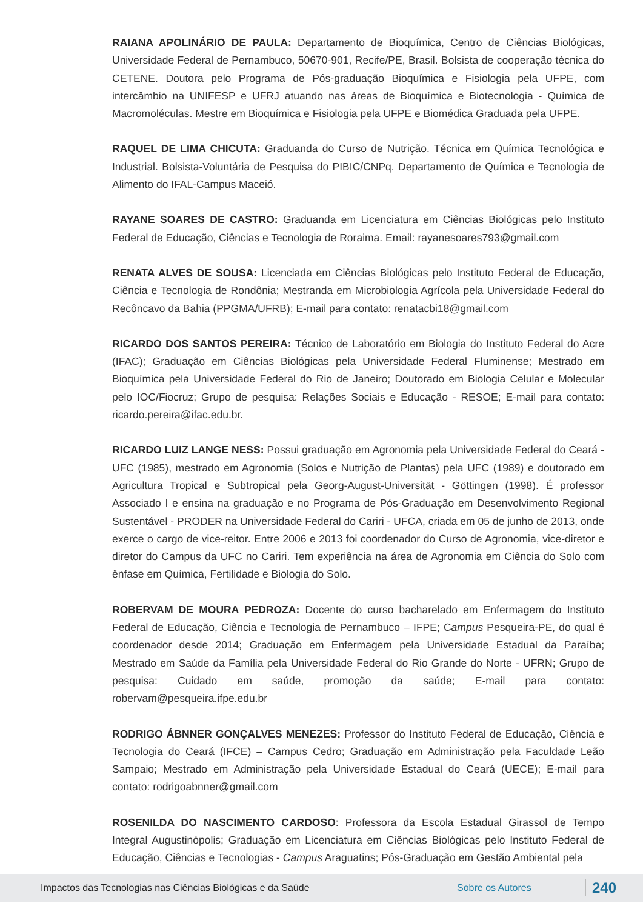RAIANA APOLINÁRIO DE PAULA: Departamento de Bioquímica, Centro de Ciências Biológicas, Universidade Federal de Pernambuco, 50670-901, Recife/PE, Brasil. Bolsista de cooperação técnica do CETENE. Doutora pelo Programa de Pós-graduação Bioquímica e Fisiologia pela UFPE, com intercâmbio na UNIFESP e UFRJ atuando nas áreas de Bioquímica e Biotecnologia - Química de Macromoléculas. Mestre em Bioquímica e Fisiologia pela UFPE e Biomédica Graduada pela UFPE.
RAQUEL DE LIMA CHICUTA: Graduanda do Curso de Nutrição. Técnica em Química Tecnológica e Industrial. Bolsista-Voluntária de Pesquisa do PIBIC/CNPq. Departamento de Química e Tecnologia de Alimento do IFAL-Campus Maceió.
RAYANE SOARES DE CASTRO: Graduanda em Licenciatura em Ciências Biológicas pelo Instituto Federal de Educação, Ciências e Tecnologia de Roraima. Email: rayanesoares793@gmail.com
RENATA ALVES DE SOUSA: Licenciada em Ciências Biológicas pelo Instituto Federal de Educação, Ciência e Tecnologia de Rondônia; Mestranda em Microbiologia Agrícola pela Universidade Federal do Recôncavo da Bahia (PPGMA/UFRB); E-mail para contato: renatacbi18@gmail.com
RICARDO DOS SANTOS PEREIRA: Técnico de Laboratório em Biologia do Instituto Federal do Acre (IFAC); Graduação em Ciências Biológicas pela Universidade Federal Fluminense; Mestrado em Bioquímica pela Universidade Federal do Rio de Janeiro; Doutorado em Biologia Celular e Molecular pelo IOC/Fiocruz; Grupo de pesquisa: Relações Sociais e Educação - RESOE; E-mail para contato: ricardo.pereira@ifac.edu.br.
RICARDO LUIZ LANGE NESS: Possui graduação em Agronomia pela Universidade Federal do Ceará - UFC (1985), mestrado em Agronomia (Solos e Nutrição de Plantas) pela UFC (1989) e doutorado em Agricultura Tropical e Subtropical pela Georg-August-Universität - Göttingen (1998). É professor Associado I e ensina na graduação e no Programa de Pós-Graduação em Desenvolvimento Regional Sustentável - PRODER na Universidade Federal do Cariri - UFCA, criada em 05 de junho de 2013, onde exerce o cargo de vice-reitor. Entre 2006 e 2013 foi coordenador do Curso de Agronomia, vice-diretor e diretor do Campus da UFC no Cariri. Tem experiência na área de Agronomia em Ciência do Solo com ênfase em Química, Fertilidade e Biologia do Solo.
ROBERVAM DE MOURA PEDROZA: Docente do curso bacharelado em Enfermagem do Instituto Federal de Educação, Ciência e Tecnologia de Pernambuco – IFPE; Campus Pesqueira-PE, do qual é coordenador desde 2014; Graduação em Enfermagem pela Universidade Estadual da Paraíba; Mestrado em Saúde da Família pela Universidade Federal do Rio Grande do Norte - UFRN; Grupo de pesquisa: Cuidado em saúde, promoção da saúde; E-mail para contato: robervam@pesqueira.ifpe.edu.br
RODRIGO ÁBNNER GONÇALVES MENEZES: Professor do Instituto Federal de Educação, Ciência e Tecnologia do Ceará (IFCE) – Campus Cedro; Graduação em Administração pela Faculdade Leão Sampaio; Mestrado em Administração pela Universidade Estadual do Ceará (UECE); E-mail para contato: rodrigoabnner@gmail.com
ROSENILDA DO NASCIMENTO CARDOSO: Professora da Escola Estadual Girassol de Tempo Integral Augustinópolis; Graduação em Licenciatura em Ciências Biológicas pelo Instituto Federal de Educação, Ciências e Tecnologias - Campus Araguatins; Pós-Graduação em Gestão Ambiental pela
Impactos das Tecnologias nas Ciências Biológicas e da Saúde Sobre os Autores
240